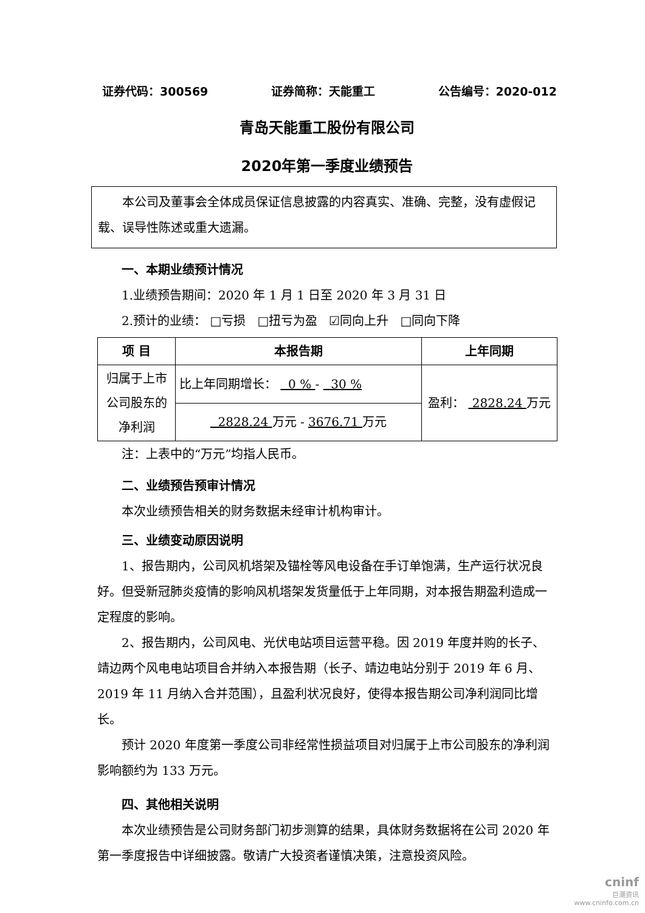证券代码：300569 证券简称：天能重工 公告编号：2020-012
青岛天能重工股份有限公司
2020年第一季度业绩预告
本公司及董事会全体成员保证信息披露的内容真实、准确、完整，没有虚假记载、误导性陈述或重大遗漏。
一、本期业绩预计情况
1.业绩预告期间：2020 年 1 月 1 日至 2020 年 3 月 31 日
2.预计的业绩： □亏损 □扭亏为盈 ☑同向上升 □同向下降
| 项 目 | 本报告期 | 上年同期 |
| --- | --- | --- |
| 归属于上市公司股东的净利润 | 比上年同期增长： 0 % - 30 % | 盈利： 2828.24 万元 |
| | 2828.24 万元 - 3676.71 万元 | |
注：上表中的“万元”均指人民币。
二、业绩预告预审计情况
本次业绩预告相关的财务数据未经审计机构审计。
三、业绩变动原因说明
1、报告期内，公司风机塔架及锚栓等风电设备在手订单饱满，生产运行状况良好。但受新冠肺炎疫情的影响风机塔架发货量低于上年同期，对本报告期盈利造成一定程度的影响。
2、报告期内，公司风电、光伏电站项目运营平稳。因 2019 年度并购的长子、靖边两个风电电站项目合并纳入本报告期（长子、靖边电站分别于 2019 年 6 月、2019 年 11 月纳入合并范围），且盈利状况良好，使得本报告期公司净利润同比增长。
预计 2020 年度第一季度公司非经常性损益项目对归属于上市公司股东的净利润影响额约为 133 万元。
四、其他相关说明
本次业绩预告是公司财务部门初步测算的结果，具体财务数据将在公司 2020 年第一季度报告中详细披露。敬请广大投资者谨慎决策，注意投资风险。
cninf
巨潮资讯
www.cninfo.com.cn